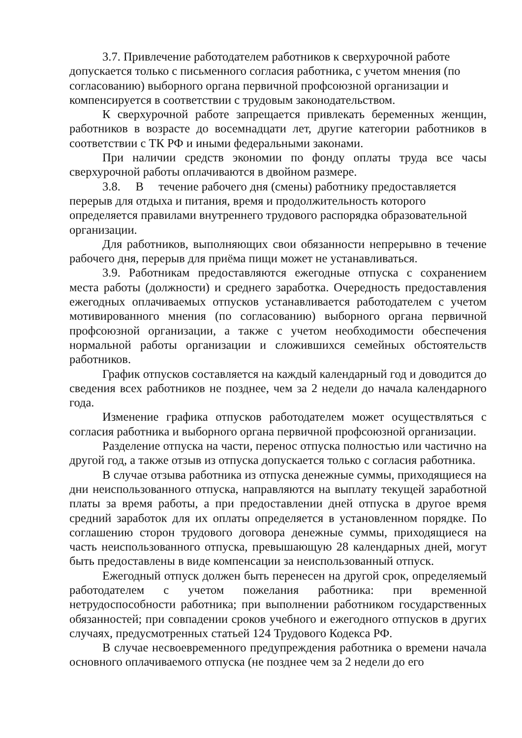3.7. Привлечение работодателем работников к сверхурочной работе допускается только с письменного согласия работника, с учетом мнения (по согласованию) выборного органа первичной профсоюзной организации и компенсируется в соответствии с трудовым законодательством.
К сверхурочной работе запрещается привлекать беременных женщин, работников в возрасте до восемнадцати лет, другие категории работников в соответствии с ТК РФ и иными федеральными законами.
При наличии средств экономии по фонду оплаты труда все часы сверхурочной работы оплачиваются в двойном размере.
3.8. В течение рабочего дня (смены) работнику предоставляется перерыв для отдыха и питания, время и продолжительность которого определяется правилами внутреннего трудового распорядка образовательной организации.
Для работников, выполняющих свои обязанности непрерывно в течение рабочего дня, перерыв для приёма пищи может не устанавливаться.
3.9. Работникам предоставляются ежегодные отпуска с сохранением места работы (должности) и среднего заработка. Очередность предоставления ежегодных оплачиваемых отпусков устанавливается работодателем с учетом мотивированного мнения (по согласованию) выборного органа первичной профсоюзной организации, а также с учетом необходимости обеспечения нормальной работы организации и сложившихся семейных обстоятельств работников.
График отпусков составляется на каждый календарный год и доводится до сведения всех работников не позднее, чем за 2 недели до начала календарного года.
Изменение графика отпусков работодателем может осуществляться с согласия работника и выборного органа первичной профсоюзной организации.
Разделение отпуска на части, перенос отпуска полностью или частично на другой год, а также отзыв из отпуска допускается только с согласия работника.
В случае отзыва работника из отпуска денежные суммы, приходящиеся на дни неиспользованного отпуска, направляются на выплату текущей заработной платы за время работы, а при предоставлении дней отпуска в другое время средний заработок для их оплаты определяется в установленном порядке. По соглашению сторон трудового договора денежные суммы, приходящиеся на часть неиспользованного отпуска, превышающую 28 календарных дней, могут быть предоставлены в виде компенсации за неиспользованный отпуск.
Ежегодный отпуск должен быть перенесен на другой срок, определяемый работодателем с учетом пожелания работника: при временной нетрудоспособности работника; при выполнении работником государственных обязанностей; при совпадении сроков учебного и ежегодного отпусков в других случаях, предусмотренных статьей 124 Трудового Кодекса РФ.
В случае несвоевременного предупреждения работника о времени начала основного оплачиваемого отпуска (не позднее чем за 2 недели до его